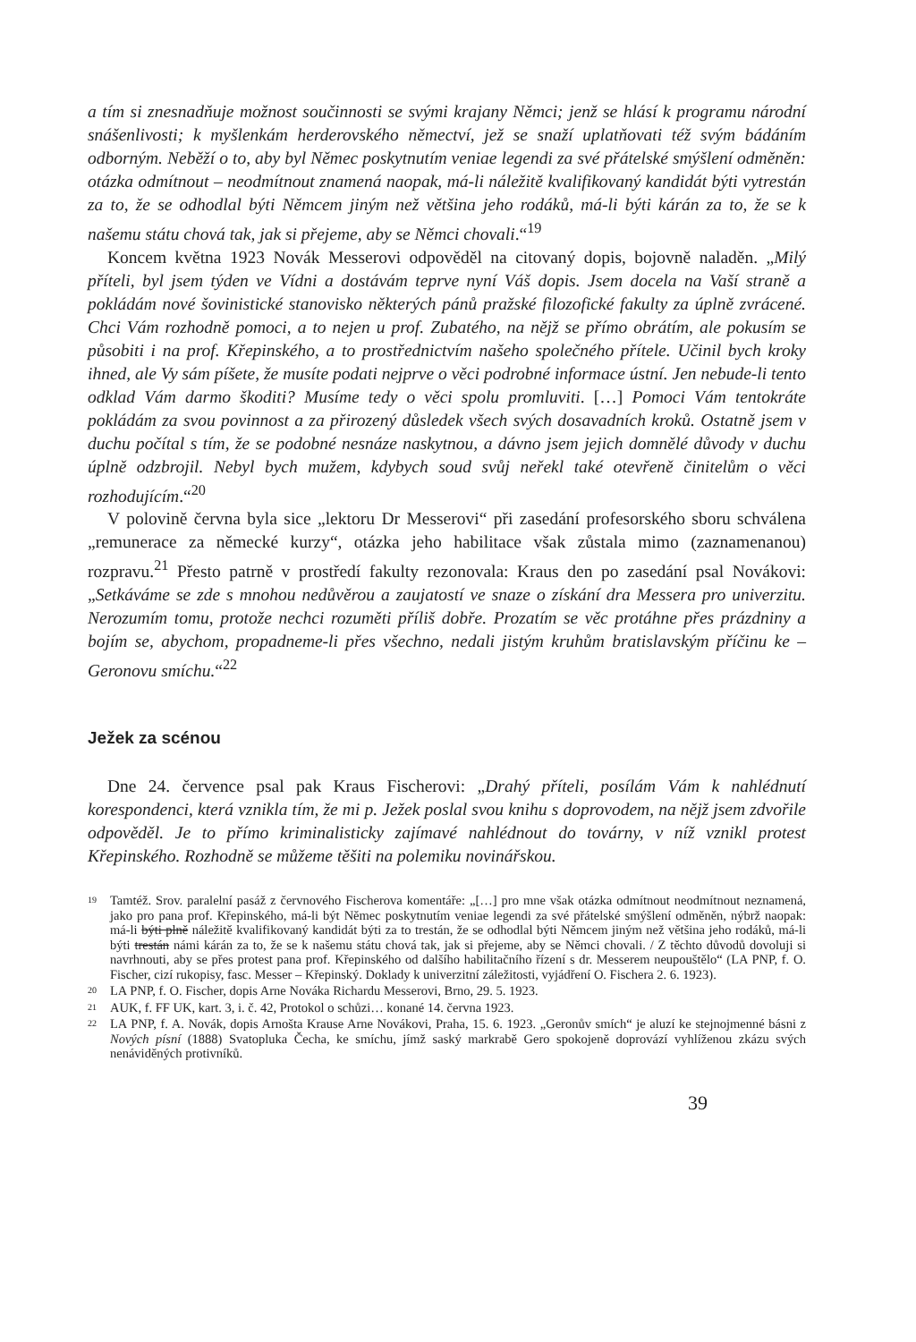a tím si znesnadňuje možnost součinnosti se svými krajany Němci; jenž se hlásí k programu národní snášenlivosti; k myšlenkám herderovského němectví, jež se snaží uplatňovati též svým bádáním odborným. Neběží o to, aby byl Němec poskytnutím veniae legendi za své přátelské smýšlení odměněn: otázka odmítnout – neodmítnout znamená naopak, má-li náležitě kvalifikovaný kandidát býti vytrestán za to, že se odhodlal býti Němcem jiným než většina jeho rodáků, má-li býti kárán za to, že se k našemu státu chová tak, jak si přejeme, aby se Němci chovali.“<sup>19</sup>
Koncem května 1923 Novák Messerovi odpověděl na citovaný dopis, bojovně naladěn. „Milý příteli, byl jsem týden ve Vídni a dostávám teprve nyní Váš dopis. Jsem docela na Vaší straně a pokládám nové šovinistické stanovisko některých pánů pražské filozofické fakulty za úplně zvrácené. Chci Vám rozhodně pomoci, a to nejen u prof. Zubatého, na nějž se přímo obrátím, ale pokusím se působiti i na prof. Křepinského, a to prostřednictvím našeho společného přítele. Učinil bych kroky ihned, ale Vy sám píšete, že musíte podati nejprve o věci podrobné informace ústní. Jen nebude-li tento odklad Vám darmo škoditi? Musíme tedy o věci spolu promluviti. […] Pomoci Vám tentokráte pokládám za svou povinnost a za přirozený důsledek všech svých dosavadních kroků. Ostatně jsem v duchu počítal s tím, že se podobné nesnáze naskytnou, a dávno jsem jejich domnělé důvody v duchu úplně odzbrojil. Nebyl bych mužem, kdybych soud svůj neřekl také otevřeně činitelům o věci rozhodujícím.“<sup>20</sup>
V polovině června byla sice „lektoru Dr Messerovi“ při zasedání profesorského sboru schválena „remunerace za německé kurzy“, otázka jeho habilitace však zůstala mimo (zaznamenanou) rozpravu.<sup>21</sup> Přesto patrně v prostředí fakulty rezonovala: Kraus den po zasedání psal Novákovi: „Setkáváme se zde s mnohou nedůvěrou a zaujatostí ve snaze o získání dra Messera pro univerzitu. Nerozumím tomu, protože nechci rozuměti příliš dobře. Prozatím se věc protáhne přes prázdniny a bojím se, abychom, propadneme-li přes všechno, nedali jistým kruhům bratislavským příčinu ke – Geronovu smíchu.“<sup>22</sup>
Ježek za scénou
Dne 24. července psal pak Kraus Fischerovi: „Drahý příteli, posílám Vám k nahlédnutí korespondenci, která vznikla tím, že mi p. Ježek poslal svou knihu s doprovodem, na nějž jsem zdvořile odpověděl. Je to přímo kriminalisticky zajímavé nahlédnout do továrny, v níž vznikl protest Křepinského. Rozhodně se můžeme těšiti na polemiku novinářskou.
<sup>19</sup> Tamtéž. Srov. paralelní pasáž z červnového Fischerova komentáře: „[…] pro mne však otázka odmítnout neodmítnout neznamená, jako pro pana prof. Křepinského, má-li být Němec poskytnutím veniae legendi za své přátelské smýšlení odměněn, nýbrž naopak: má-li býti plně náležitě kvalifikovaný kandidát býti za to trestán, že se odhodlal býti Němcem jiným než většina jeho rodáků, má-li býti trestán námi kárán za to, že se k našemu státu chová tak, jak si přejeme, aby se Němci chovali. / Z těchto důvodů dovoluji si navrhnouti, aby se přes protest pana prof. Křepinského od dalšího habilitačního řízení s dr. Messerem neupouštělo“ (LA PNP, f. O. Fischer, cizí rukopisy, fasc. Messer – Křepinský. Doklady k univerzitní záležitosti, vyjádření O. Fischera 2. 6. 1923).
<sup>20</sup> LA PNP, f. O. Fischer, dopis Arne Nováka Richardu Messerovi, Brno, 29. 5. 1923.
<sup>21</sup> AUK, f. FF UK, kart. 3, i. č. 42, Protokol o schůzi… konané 14. června 1923.
<sup>22</sup> LA PNP, f. A. Novák, dopis Arnošta Krause Arne Novákovi, Praha, 15. 6. 1923. „Geronův smích“ je aluzí ke stejnojmenné básni z Nových písní (1888) Svatopluka Čecha, ke smíchu, jímž saský markrabě Gero spokojeně doprovází vyhlíženou zkázu svých nenáviděných protivníků.
39